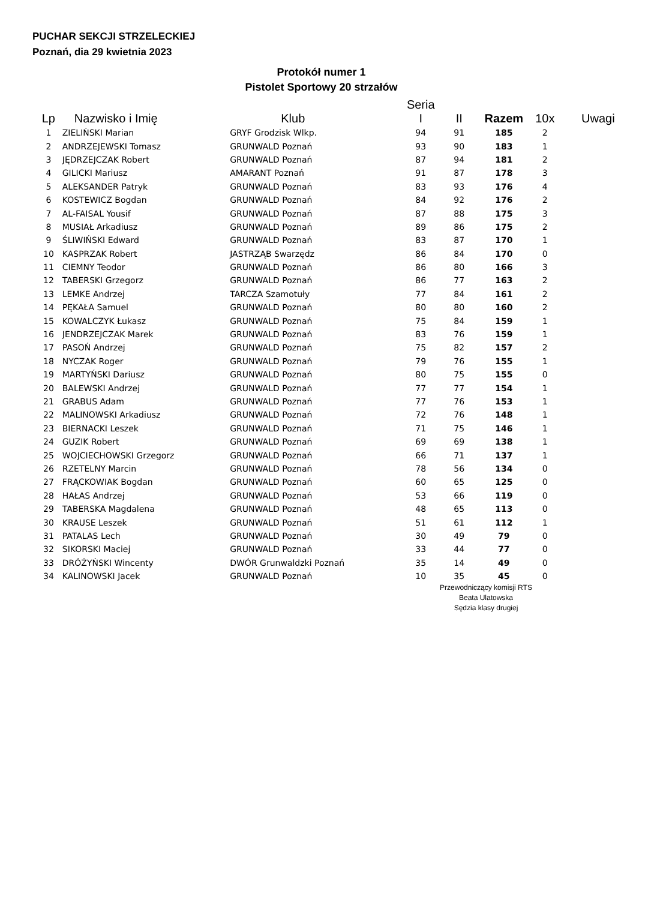PUCHAR SEKCJI STRZELECKIEJ
Poznań, dia 29 kwietnia 2023
Protokół numer 1
Pistolet Sportowy 20 strzałów
| Lp | Nazwisko i Imię | Klub | Seria I | II | Razem | 10x | Uwagi |
| --- | --- | --- | --- | --- | --- | --- | --- |
| 1 | ZIELIŃSKI Marian | GRYF Grodzisk Wlkp. | 94 | 91 | 185 | 2 | |
| 2 | ANDRZEJEWSKI Tomasz | GRUNWALD Poznań | 93 | 90 | 183 | 1 | |
| 3 | JĘDRZEJCZAK Robert | GRUNWALD Poznań | 87 | 94 | 181 | 2 | |
| 4 | GILICKI Mariusz | AMARANT Poznań | 91 | 87 | 178 | 3 | |
| 5 | ALEKSANDER Patryk | GRUNWALD Poznań | 83 | 93 | 176 | 4 | |
| 6 | KOSTEWICZ Bogdan | GRUNWALD Poznań | 84 | 92 | 176 | 2 | |
| 7 | AL-FAISAL Yousif | GRUNWALD Poznań | 87 | 88 | 175 | 3 | |
| 8 | MUSIAŁ Arkadiusz | GRUNWALD Poznań | 89 | 86 | 175 | 2 | |
| 9 | ŚLIWIŃSKI Edward | GRUNWALD Poznań | 83 | 87 | 170 | 1 | |
| 10 | KASPRZAK Robert | JASTRZĄB Swarzędz | 86 | 84 | 170 | 0 | |
| 11 | CIEMNY Teodor | GRUNWALD Poznań | 86 | 80 | 166 | 3 | |
| 12 | TABERSKI Grzegorz | GRUNWALD Poznań | 86 | 77 | 163 | 2 | |
| 13 | LEMKE Andrzej | TARCZA Szamotuły | 77 | 84 | 161 | 2 | |
| 14 | PĘKAŁA Samuel | GRUNWALD Poznań | 80 | 80 | 160 | 2 | |
| 15 | KOWALCZYK Łukasz | GRUNWALD Poznań | 75 | 84 | 159 | 1 | |
| 16 | JENDRZEJCZAK Marek | GRUNWALD Poznań | 83 | 76 | 159 | 1 | |
| 17 | PASOŃ Andrzej | GRUNWALD Poznań | 75 | 82 | 157 | 2 | |
| 18 | NYCZAK Roger | GRUNWALD Poznań | 79 | 76 | 155 | 1 | |
| 19 | MARTYŃSKI Dariusz | GRUNWALD Poznań | 80 | 75 | 155 | 0 | |
| 20 | BALEWSKI Andrzej | GRUNWALD Poznań | 77 | 77 | 154 | 1 | |
| 21 | GRABUS Adam | GRUNWALD Poznań | 77 | 76 | 153 | 1 | |
| 22 | MALINOWSKI Arkadiusz | GRUNWALD Poznań | 72 | 76 | 148 | 1 | |
| 23 | BIERNACKI Leszek | GRUNWALD Poznań | 71 | 75 | 146 | 1 | |
| 24 | GUZIK Robert | GRUNWALD Poznań | 69 | 69 | 138 | 1 | |
| 25 | WOJCIECHOWSKI Grzegorz | GRUNWALD Poznań | 66 | 71 | 137 | 1 | |
| 26 | RZETELNY Marcin | GRUNWALD Poznań | 78 | 56 | 134 | 0 | |
| 27 | FRĄCKOWIAK Bogdan | GRUNWALD Poznań | 60 | 65 | 125 | 0 | |
| 28 | HAŁAS Andrzej | GRUNWALD Poznań | 53 | 66 | 119 | 0 | |
| 29 | TABERSKA Magdalena | GRUNWALD Poznań | 48 | 65 | 113 | 0 | |
| 30 | KRAUSE Leszek | GRUNWALD Poznań | 51 | 61 | 112 | 1 | |
| 31 | PATALAS Lech | GRUNWALD Poznań | 30 | 49 | 79 | 0 | |
| 32 | SIKORSKI Maciej | GRUNWALD Poznań | 33 | 44 | 77 | 0 | |
| 33 | DRÓŻYŃSKI Wincenty | DWÓR Grunwaldzki Poznań | 35 | 14 | 49 | 0 | |
| 34 | KALINOWSKI Jacek | GRUNWALD Poznań | 10 | 35 | 45 | 0 | |
Przewodniczący komisji RTS
Beata Ulatowska
Sędzia klasy drugiej